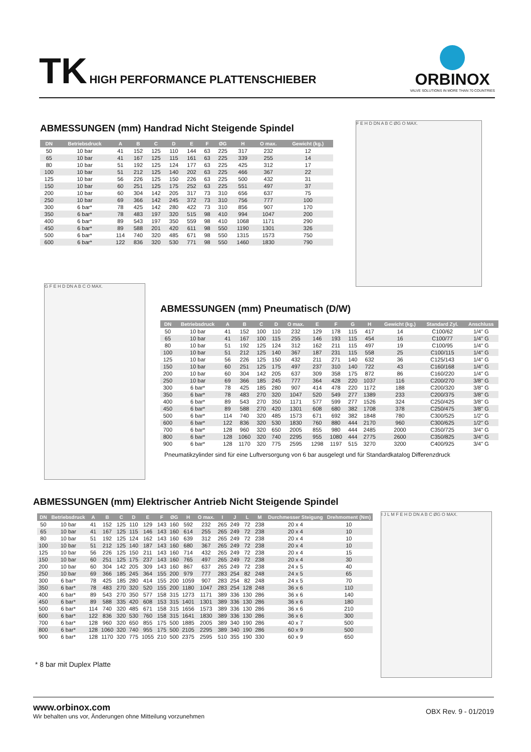TK HIGH PERFORMANCE PLATTENSCHIEBER
ORBINOX
VALVE SOLUTIONS IN MORE THAN 70 COUNTRIES
ABMESSUNGEN (mm) Handrad Nicht Steigende Spindel
| DN | Betriebsdruck | A | B | C | D | E | F | ØG | H | O max. | Gewicht (kg.) |
| --- | --- | --- | --- | --- | --- | --- | --- | --- | --- | --- | --- |
| 50 | 10 bar | 41 | 152 | 125 | 110 | 144 | 63 | 225 | 317 | 232 | 12 |
| 65 | 10 bar | 41 | 167 | 125 | 115 | 161 | 63 | 225 | 339 | 255 | 14 |
| 80 | 10 bar | 51 | 192 | 125 | 124 | 177 | 63 | 225 | 425 | 312 | 17 |
| 100 | 10 bar | 51 | 212 | 125 | 140 | 202 | 63 | 225 | 466 | 367 | 22 |
| 125 | 10 bar | 56 | 226 | 125 | 150 | 226 | 63 | 225 | 500 | 432 | 31 |
| 150 | 10 bar | 60 | 251 | 125 | 175 | 252 | 63 | 225 | 551 | 497 | 37 |
| 200 | 10 bar | 60 | 304 | 142 | 205 | 317 | 73 | 310 | 656 | 637 | 75 |
| 250 | 10 bar | 69 | 366 | 142 | 245 | 372 | 73 | 310 | 756 | 777 | 100 |
| 300 | 6 bar* | 78 | 425 | 142 | 280 | 422 | 73 | 310 | 856 | 907 | 170 |
| 350 | 6 bar* | 78 | 483 | 197 | 320 | 515 | 98 | 410 | 994 | 1047 | 200 |
| 400 | 6 bar* | 89 | 543 | 197 | 350 | 559 | 98 | 410 | 1068 | 1171 | 290 |
| 450 | 6 bar* | 89 | 588 | 201 | 420 | 611 | 98 | 550 | 1190 | 1301 | 326 |
| 500 | 6 bar* | 114 | 740 | 320 | 485 | 671 | 98 | 550 | 1315 | 1573 | 750 |
| 600 | 6 bar* | 122 | 836 | 320 | 530 | 771 | 98 | 550 | 1460 | 1830 | 790 |
F E H D DN A B C ØG O MAX.
G F E H D DN A B C O MAX.
ABMESSUNGEN (mm) Pneumatisch (D/W)
| DN | Betriebsdruck | A | B | C | D | O max. | E | F | G | H | Gewicht (kg.) | Standard Zyl. | Anschluss |
| --- | --- | --- | --- | --- | --- | --- | --- | --- | --- | --- | --- | --- | --- |
| 50 | 10 bar | 41 | 152 | 100 | 110 | 232 | 129 | 178 | 115 | 417 | 14 | C100/62 | 1/4" G |
| 65 | 10 bar | 41 | 167 | 100 | 115 | 255 | 146 | 193 | 115 | 454 | 16 | C100/77 | 1/4" G |
| 80 | 10 bar | 51 | 192 | 125 | 124 | 312 | 162 | 211 | 115 | 497 | 19 | C100/95 | 1/4" G |
| 100 | 10 bar | 51 | 212 | 125 | 140 | 367 | 187 | 231 | 115 | 558 | 25 | C100/115 | 1/4" G |
| 125 | 10 bar | 56 | 226 | 125 | 150 | 432 | 211 | 271 | 140 | 632 | 36 | C125/143 | 1/4" G |
| 150 | 10 bar | 60 | 251 | 125 | 175 | 497 | 237 | 310 | 140 | 722 | 43 | C160/168 | 1/4" G |
| 200 | 10 bar | 60 | 304 | 142 | 205 | 637 | 309 | 358 | 175 | 872 | 86 | C160/220 | 1/4" G |
| 250 | 10 bar | 69 | 366 | 185 | 245 | 777 | 364 | 428 | 220 | 1037 | 116 | C200/270 | 3/8" G |
| 300 | 6 bar* | 78 | 425 | 185 | 280 | 907 | 414 | 478 | 220 | 1172 | 188 | C200/320 | 3/8" G |
| 350 | 6 bar* | 78 | 483 | 270 | 320 | 1047 | 520 | 549 | 277 | 1389 | 233 | C200/375 | 3/8" G |
| 400 | 6 bar* | 89 | 543 | 270 | 350 | 1171 | 577 | 599 | 277 | 1526 | 324 | C250/425 | 3/8" G |
| 450 | 6 bar* | 89 | 588 | 270 | 420 | 1301 | 608 | 680 | 382 | 1708 | 378 | C250/475 | 3/8" G |
| 500 | 6 bar* | 114 | 740 | 320 | 485 | 1573 | 671 | 692 | 382 | 1848 | 780 | C300/525 | 1/2" G |
| 600 | 6 bar* | 122 | 836 | 320 | 530 | 1830 | 760 | 880 | 444 | 2170 | 960 | C300/625 | 1/2" G |
| 700 | 6 bar* | 128 | 960 | 320 | 650 | 2005 | 855 | 980 | 444 | 2485 | 2000 | C350/725 | 3/4" G |
| 800 | 6 bar* | 128 | 1060 | 320 | 740 | 2295 | 955 | 1080 | 444 | 2775 | 2600 | C350/825 | 3/4" G |
| 900 | 6 bar* | 128 | 1170 | 320 | 775 | 2595 | 1298 | 1197 | 515 | 3270 | 3200 | C400/925 | 3/4" G |
Pneumatikzylinder sind für eine Luftversorgung von 6 bar ausgelegt und für Standardkatalog Differenzdruck
ABMESSUNGEN (mm) Elektrischer Antrieb Nicht Steigende Spindel
| DN | Betriebsdruck | A | B | C | D | E | F | ØG | H | O max. | I | J | L | M | Durchmesser Steigung | Drehmoment (Nm) |
| --- | --- | --- | --- | --- | --- | --- | --- | --- | --- | --- | --- | --- | --- | --- | --- | --- |
| 50 | 10 bar | 41 | 152 | 125 | 110 | 129 | 143 | 160 | 592 | 232 | 265 | 249 | 72 | 238 | 20 x 4 | 10 |
| 65 | 10 bar | 41 | 167 | 125 | 115 | 146 | 143 | 160 | 614 | 255 | 265 | 249 | 72 | 238 | 20 x 4 | 10 |
| 80 | 10 bar | 51 | 192 | 125 | 124 | 162 | 143 | 160 | 639 | 312 | 265 | 249 | 72 | 238 | 20 x 4 | 10 |
| 100 | 10 bar | 51 | 212 | 125 | 140 | 187 | 143 | 160 | 680 | 367 | 265 | 249 | 72 | 238 | 20 x 4 | 10 |
| 125 | 10 bar | 56 | 226 | 125 | 150 | 211 | 143 | 160 | 714 | 432 | 265 | 249 | 72 | 238 | 20 x 4 | 15 |
| 150 | 10 bar | 60 | 251 | 125 | 175 | 237 | 143 | 160 | 765 | 497 | 265 | 249 | 72 | 238 | 20 x 4 | 30 |
| 200 | 10 bar | 60 | 304 | 142 | 205 | 309 | 143 | 160 | 867 | 637 | 265 | 249 | 72 | 238 | 24 x 5 | 40 |
| 250 | 10 bar | 69 | 366 | 185 | 245 | 364 | 155 | 200 | 979 | 777 | 283 | 254 | 82 | 248 | 24 x 5 | 65 |
| 300 | 6 bar* | 78 | 425 | 185 | 280 | 414 | 155 | 200 | 1059 | 907 | 283 | 254 | 82 | 248 | 24 x 5 | 70 |
| 350 | 6 bar* | 78 | 483 | 270 | 320 | 520 | 155 | 200 | 1180 | 1047 | 283 | 254 | 128 | 248 | 36 x 6 | 110 |
| 400 | 6 bar* | 89 | 543 | 270 | 350 | 577 | 158 | 315 | 1273 | 1171 | 389 | 336 | 130 | 286 | 36 x 6 | 140 |
| 450 | 6 bar* | 89 | 588 | 335 | 420 | 608 | 153 | 315 | 1401 | 1301 | 389 | 336 | 130 | 286 | 36 x 6 | 180 |
| 500 | 6 bar* | 114 | 740 | 320 | 485 | 671 | 158 | 315 | 1656 | 1573 | 389 | 336 | 130 | 286 | 36 x 6 | 210 |
| 600 | 6 bar* | 122 | 836 | 320 | 530 | 760 | 158 | 315 | 1641 | 1830 | 389 | 336 | 130 | 286 | 36 x 6 | 300 |
| 700 | 6 bar* | 128 | 960 | 320 | 650 | 855 | 175 | 500 | 1885 | 2005 | 389 | 340 | 190 | 286 | 40 x 7 | 500 |
| 800 | 6 bar* | 128 | 1060 | 320 | 740 | 955 | 175 | 500 | 2105 | 2295 | 389 | 340 | 190 | 286 | 60 x 9 | 500 |
| 900 | 6 bar* | 128 | 1170 | 320 | 775 | 1055 | 210 | 500 | 2375 | 2595 | 510 | 355 | 190 | 330 | 60 x 9 | 650 |
* 8 bar mit Duplex Platte
I J L M F E H D DN A B C ØG O MAX.
www.orbinox.com
Wir behalten uns vor, Änderungen ohne Mitteilung vorzunehmen
OBX Rev. 9 - 01/2019